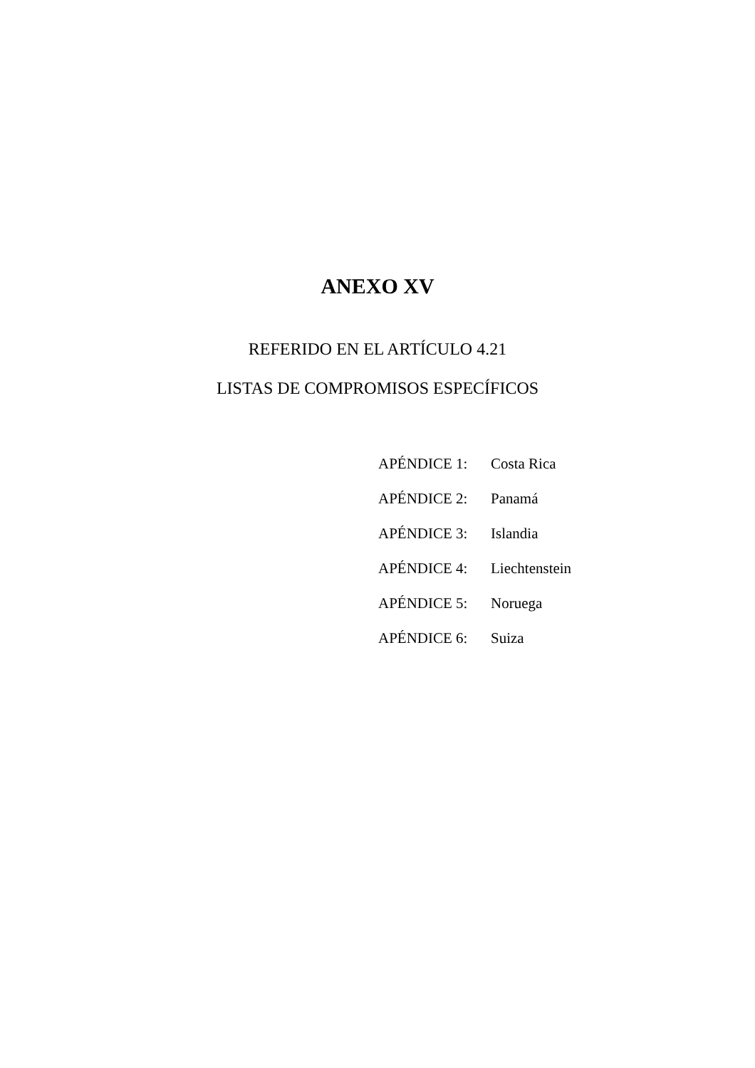ANEXO XV
REFERIDO EN EL ARTÍCULO 4.21
LISTAS DE COMPROMISOS ESPECÍFICOS
| APÉNDICE 1: | Costa Rica |
| APÉNDICE 2: | Panamá |
| APÉNDICE 3: | Islandia |
| APÉNDICE 4: | Liechtenstein |
| APÉNDICE 5: | Noruega |
| APÉNDICE 6: | Suiza |